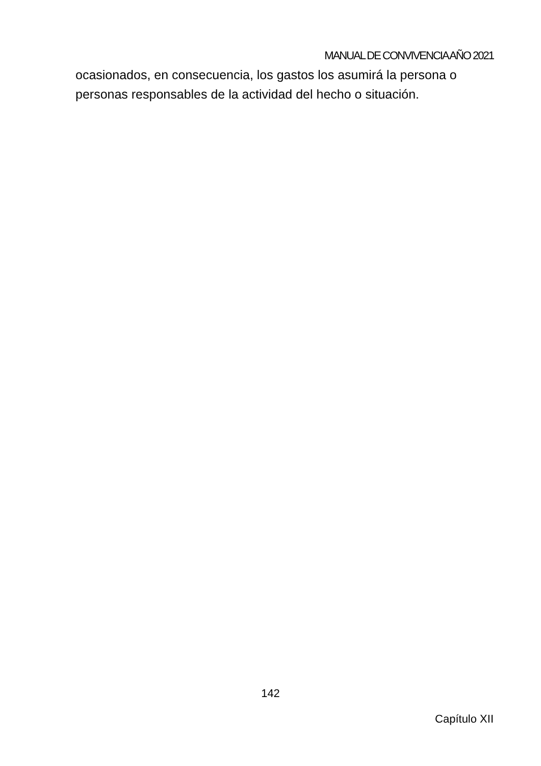MANUAL DE CONVIVENCIA AÑO 2021
ocasionados, en consecuencia, los gastos los asumirá la persona o personas responsables de la actividad del hecho o situación.
142
Capítulo XII